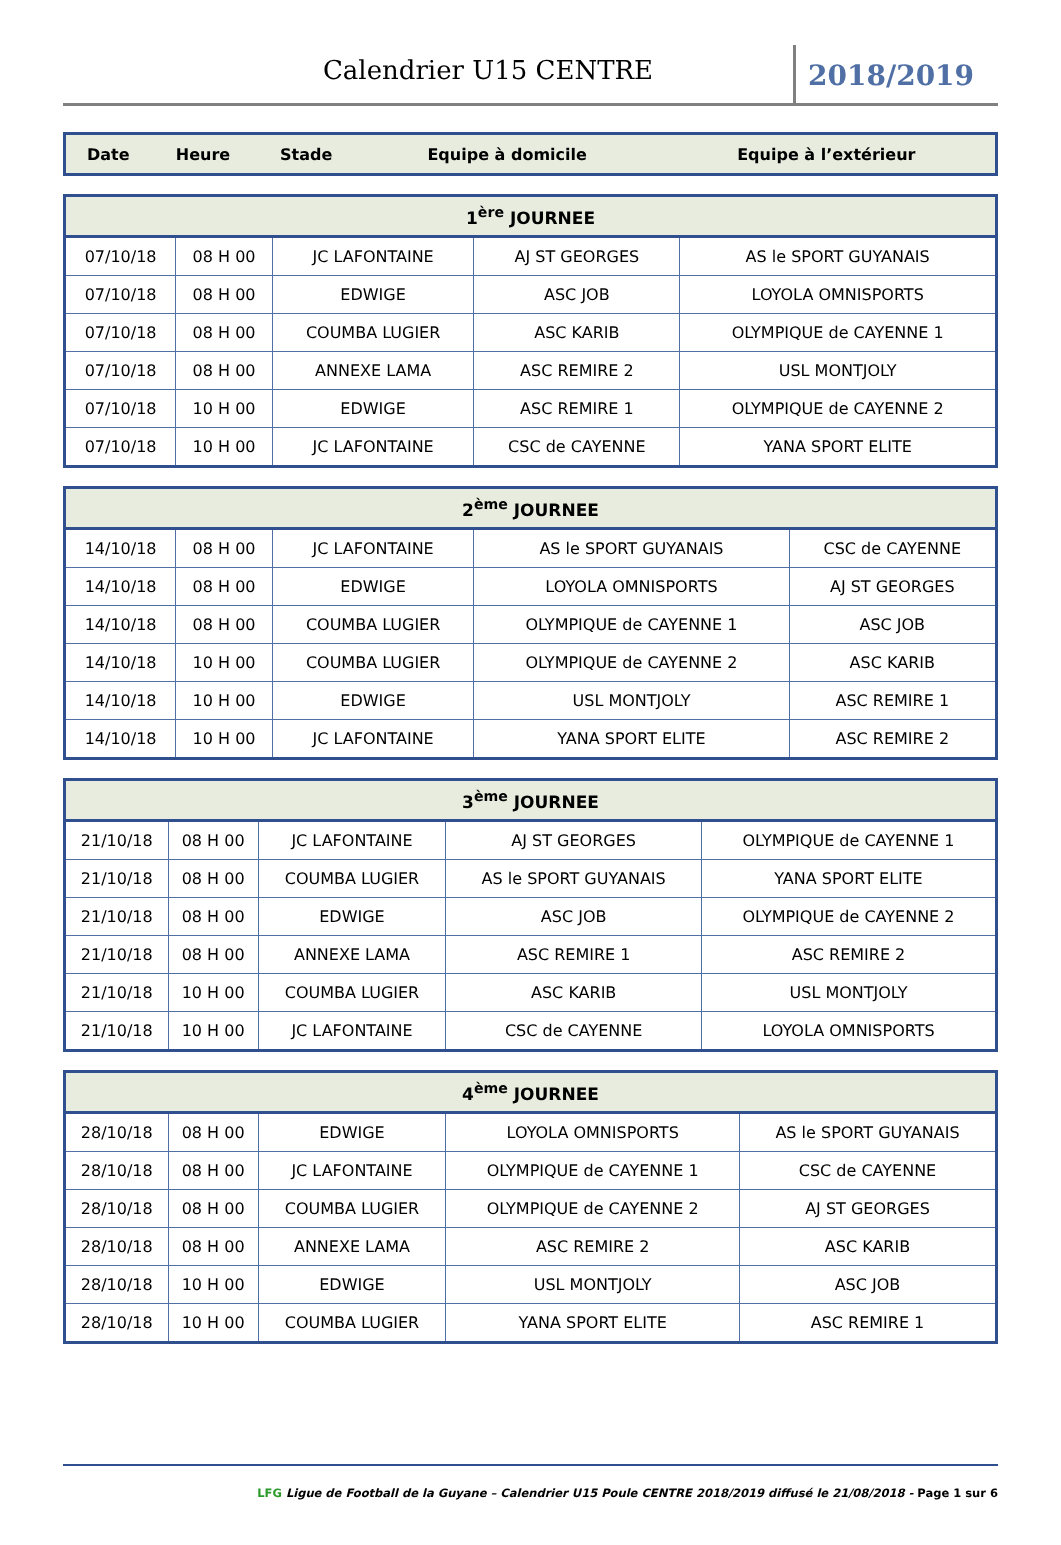Calendrier U15 CENTRE
2018/2019
| Date | Heure | Stade | Equipe à domicile | Equipe à l’extérieur |
| --- | --- | --- | --- | --- |
| 1<sup>ère</sup> JOURNEE | | | | |
| --- | --- | --- | --- | --- |
| 07/10/18 | 08 H 00 | JC LAFONTAINE | AJ ST GEORGES | AS le SPORT GUYANAIS |
| 07/10/18 | 08 H 00 | EDWIGE | ASC JOB | LOYOLA OMNISPORTS |
| 07/10/18 | 08 H 00 | COUMBA LUGIER | ASC KARIB | OLYMPIQUE de CAYENNE 1 |
| 07/10/18 | 08 H 00 | ANNEXE LAMA | ASC REMIRE 2 | USL MONTJOLY |
| 07/10/18 | 10 H 00 | EDWIGE | ASC REMIRE 1 | OLYMPIQUE de CAYENNE 2 |
| 07/10/18 | 10 H 00 | JC LAFONTAINE | CSC de CAYENNE | YANA SPORT ELITE |
| 2<sup>ème</sup> JOURNEE | | | | |
| --- | --- | --- | --- | --- |
| 14/10/18 | 08 H 00 | JC LAFONTAINE | AS le SPORT GUYANAIS | CSC de CAYENNE |
| 14/10/18 | 08 H 00 | EDWIGE | LOYOLA OMNISPORTS | AJ ST GEORGES |
| 14/10/18 | 08 H 00 | COUMBA LUGIER | OLYMPIQUE de CAYENNE 1 | ASC JOB |
| 14/10/18 | 10 H 00 | COUMBA LUGIER | OLYMPIQUE de CAYENNE 2 | ASC KARIB |
| 14/10/18 | 10 H 00 | EDWIGE | USL MONTJOLY | ASC REMIRE 1 |
| 14/10/18 | 10 H 00 | JC LAFONTAINE | YANA SPORT ELITE | ASC REMIRE 2 |
| 3<sup>ème</sup> JOURNEE | | | | |
| --- | --- | --- | --- | --- |
| 21/10/18 | 08 H 00 | JC LAFONTAINE | AJ ST GEORGES | OLYMPIQUE de CAYENNE 1 |
| 21/10/18 | 08 H 00 | COUMBA LUGIER | AS le SPORT GUYANAIS | YANA SPORT ELITE |
| 21/10/18 | 08 H 00 | EDWIGE | ASC JOB | OLYMPIQUE de CAYENNE 2 |
| 21/10/18 | 08 H 00 | ANNEXE LAMA | ASC REMIRE 1 | ASC REMIRE 2 |
| 21/10/18 | 10 H 00 | COUMBA LUGIER | ASC KARIB | USL MONTJOLY |
| 21/10/18 | 10 H 00 | JC LAFONTAINE | CSC de CAYENNE | LOYOLA OMNISPORTS |
| 4<sup>ème</sup> JOURNEE | | | | |
| --- | --- | --- | --- | --- |
| 28/10/18 | 08 H 00 | EDWIGE | LOYOLA OMNISPORTS | AS le SPORT GUYANAIS |
| 28/10/18 | 08 H 00 | JC LAFONTAINE | OLYMPIQUE de CAYENNE 1 | CSC de CAYENNE |
| 28/10/18 | 08 H 00 | COUMBA LUGIER | OLYMPIQUE de CAYENNE 2 | AJ ST GEORGES |
| 28/10/18 | 08 H 00 | ANNEXE LAMA | ASC REMIRE 2 | ASC KARIB |
| 28/10/18 | 10 H 00 | EDWIGE | USL MONTJOLY | ASC JOB |
| 28/10/18 | 10 H 00 | COUMBA LUGIER | YANA SPORT ELITE | ASC REMIRE 1 |
LFG Ligue de Football de la Guyane – Calendrier U15 Poule CENTRE 2018/2019 diffusé le 21/08/2018 - Page 1 sur 6